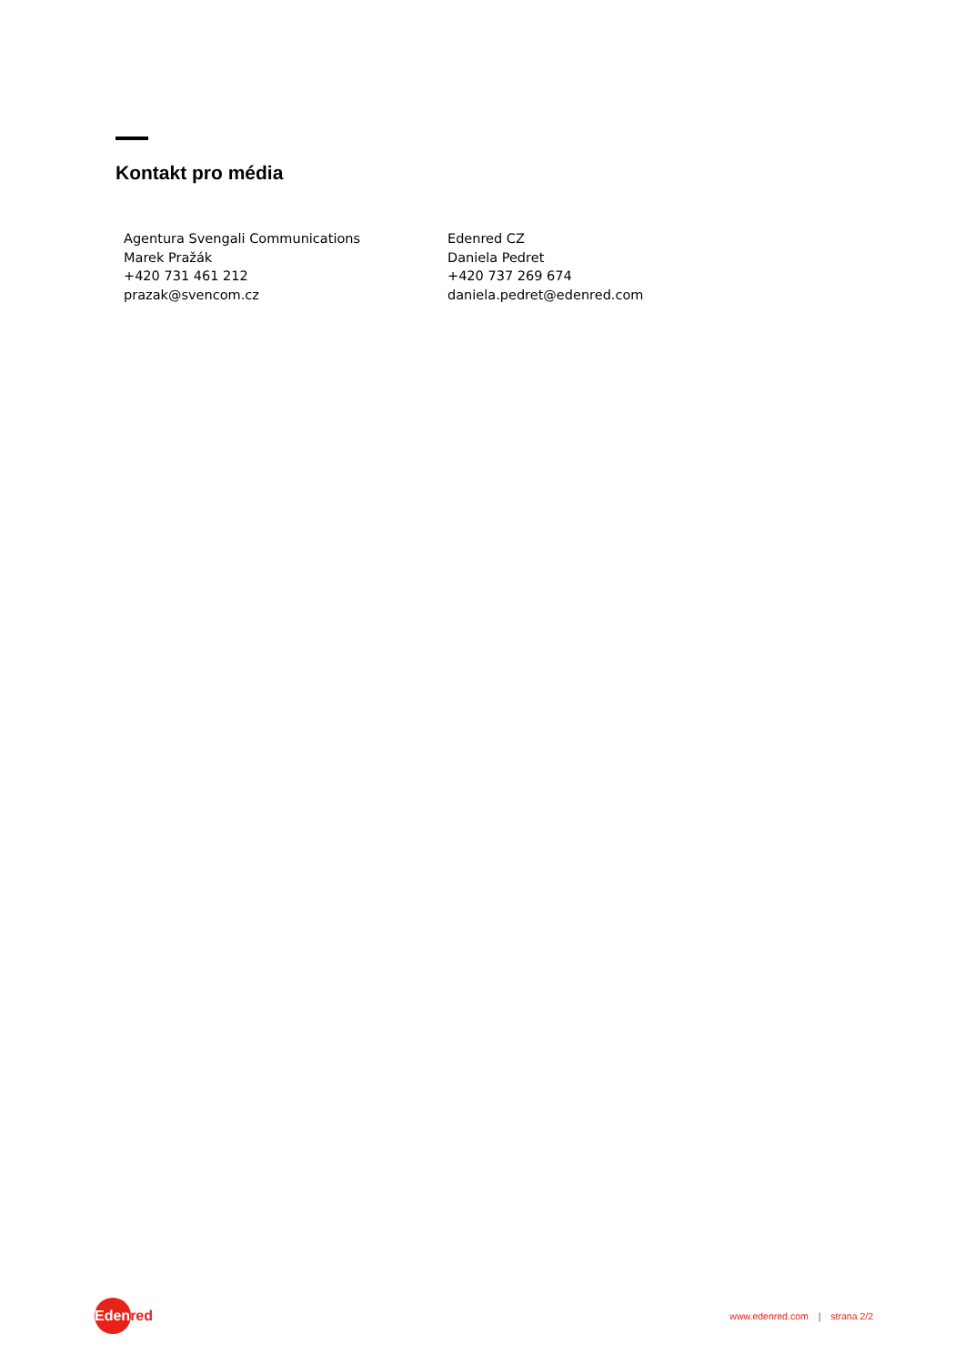Kontakt pro média
Agentura Svengali Communications
Marek Pražák
+420 731 461 212
prazak@svencom.cz
Edenred CZ
Daniela Pedret
+420 737 269 674
daniela.pedret@edenred.com
Edenred
www.edenred.com | strana 2/2